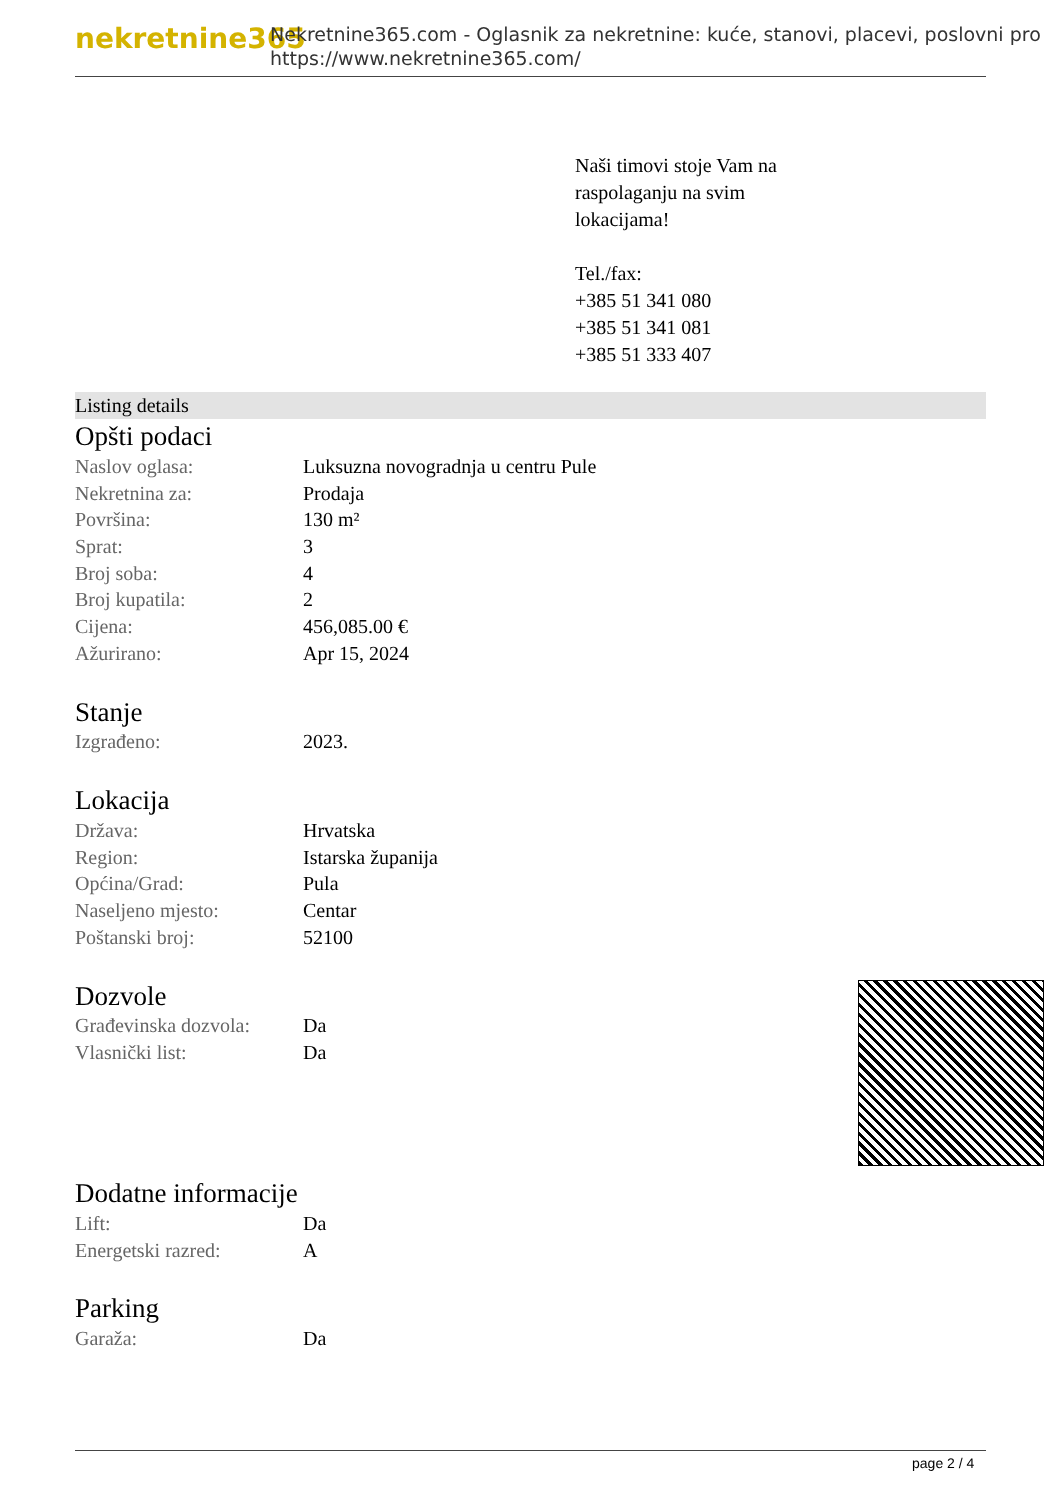nekretnine365
Nekretnine365.com - Oglasnik za nekretnine: kuće, stanovi, placevi, poslovni pro
https://www.nekretnine365.com/
Naši timovi stoje Vam na
raspolaganju na svim
lokacijama!
Tel./fax:
+385 51 341 080
+385 51 341 081
+385 51 333 407
Listing details
Opšti podaci
| Naslov oglasa: | Luksuzna novogradnja u centru Pule |
| Nekretnina za: | Prodaja |
| Površina: | 130 m² |
| Sprat: | 3 |
| Broj soba: | 4 |
| Broj kupatila: | 2 |
| Cijena: | 456,085.00 € |
| Ažurirano: | Apr 15, 2024 |
Stanje
| Izgrađeno: | 2023. |
Lokacija
| Država: | Hrvatska |
| Region: | Istarska županija |
| Općina/Grad: | Pula |
| Naseljeno mjesto: | Centar |
| Poštanski broj: | 52100 |
Dozvole
| Građevinska dozvola: | Da |
| Vlasnički list: | Da |
Dodatne informacije
| Lift: | Da |
| Energetski razred: | A |
Parking
| Garaža: | Da |
page 2 / 4